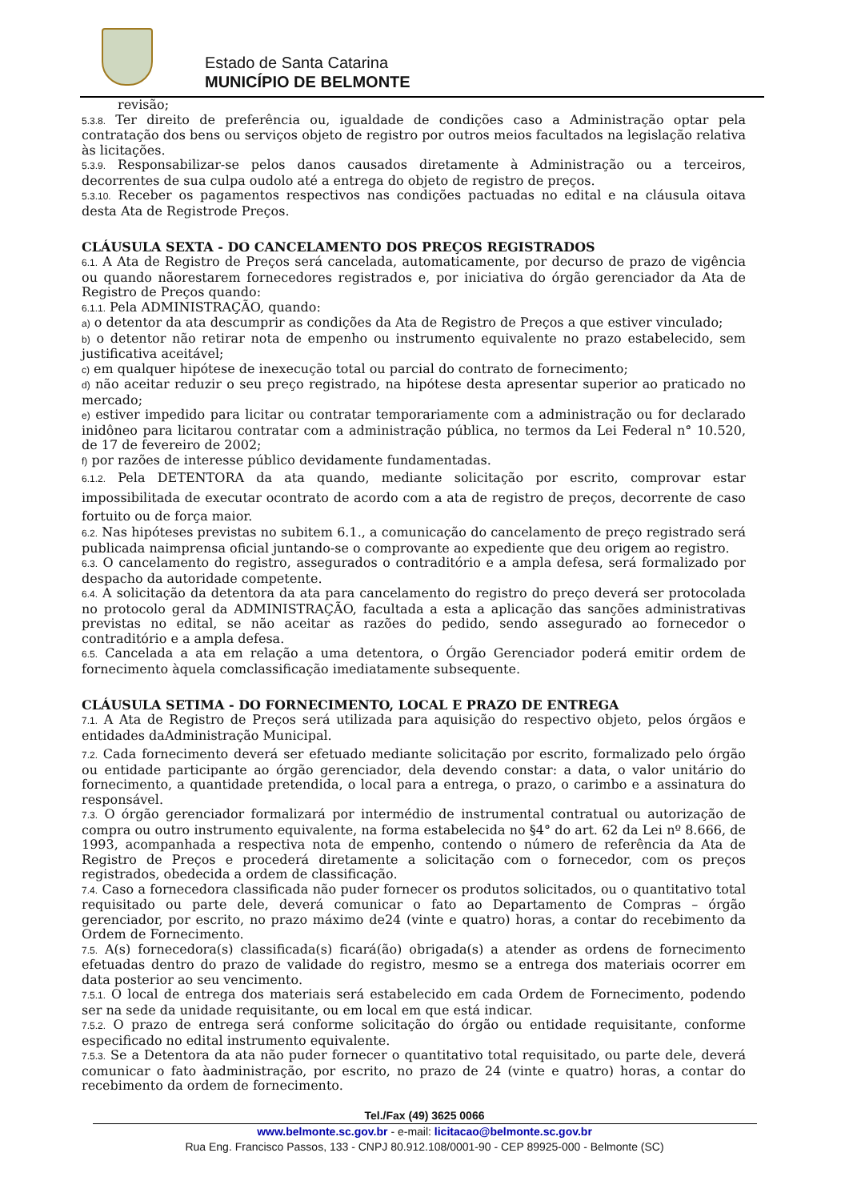Estado de Santa Catarina
MUNICÍPIO DE BELMONTE
revisão;
5.3.8. Ter direito de preferência ou, igualdade de condições caso a Administração optar pela contratação dos bens ou serviços objeto de registro por outros meios facultados na legislação relativa às licitações.
5.3.9. Responsabilizar-se pelos danos causados diretamente à Administração ou a terceiros, decorrentes de sua culpa oudolo até a entrega do objeto de registro de preços.
5.3.10. Receber os pagamentos respectivos nas condições pactuadas no edital e na cláusula oitava desta Ata de Registrode Preços.
CLÁUSULA SEXTA - DO CANCELAMENTO DOS PREÇOS REGISTRADOS
6.1. A Ata de Registro de Preços será cancelada, automaticamente, por decurso de prazo de vigência ou quando nãorestarem fornecedores registrados e, por iniciativa do órgão gerenciador da Ata de Registro de Preços quando:
6.1.1. Pela ADMINISTRAÇÃO, quando:
a) o detentor da ata descumprir as condições da Ata de Registro de Preços a que estiver vinculado;
b) o detentor não retirar nota de empenho ou instrumento equivalente no prazo estabelecido, sem justificativa aceitável;
c) em qualquer hipótese de inexecução total ou parcial do contrato de fornecimento;
d) não aceitar reduzir o seu preço registrado, na hipótese desta apresentar superior ao praticado no mercado;
e) estiver impedido para licitar ou contratar temporariamente com a administração ou for declarado inidôneo para licitarou contratar com a administração pública, no termos da Lei Federal n° 10.520, de 17 de fevereiro de 2002;
f) por razões de interesse público devidamente fundamentadas.
6.1.2. Pela DETENTORA da ata quando, mediante solicitação por escrito, comprovar estar impossibilitada de executar ocontrato de acordo com a ata de registro de preços, decorrente de caso fortuito ou de força maior.
6.2. Nas hipóteses previstas no subitem 6.1., a comunicação do cancelamento de preço registrado será publicada naimprensa oficial juntando-se o comprovante ao expediente que deu origem ao registro.
6.3. O cancelamento do registro, assegurados o contraditório e a ampla defesa, será formalizado por despacho da autoridade competente.
6.4. A solicitação da detentora da ata para cancelamento do registro do preço deverá ser protocolada no protocolo geral da ADMINISTRAÇÃO, facultada a esta a aplicação das sanções administrativas previstas no edital, se não aceitar as razões do pedido, sendo assegurado ao fornecedor o contraditório e a ampla defesa.
6.5. Cancelada a ata em relação a uma detentora, o Órgão Gerenciador poderá emitir ordem de fornecimento àquela comclassificação imediatamente subsequente.
CLÁUSULA SETIMA - DO FORNECIMENTO, LOCAL E PRAZO DE ENTREGA
7.1. A Ata de Registro de Preços será utilizada para aquisição do respectivo objeto, pelos órgãos e entidades daAdministração Municipal.
7.2. Cada fornecimento deverá ser efetuado mediante solicitação por escrito, formalizado pelo órgão ou entidade participante ao órgão gerenciador, dela devendo constar: a data, o valor unitário do fornecimento, a quantidade pretendida, o local para a entrega, o prazo, o carimbo e a assinatura do responsável.
7.3. O órgão gerenciador formalizará por intermédio de instrumental contratual ou autorização de compra ou outro instrumento equivalente, na forma estabelecida no §4° do art. 62 da Lei nº 8.666, de 1993, acompanhada a respectiva nota de empenho, contendo o número de referência da Ata de Registro de Preços e procederá diretamente a solicitação com o fornecedor, com os preços registrados, obedecida a ordem de classificação.
7.4. Caso a fornecedora classificada não puder fornecer os produtos solicitados, ou o quantitativo total requisitado ou parte dele, deverá comunicar o fato ao Departamento de Compras – órgão gerenciador, por escrito, no prazo máximo de24 (vinte e quatro) horas, a contar do recebimento da Ordem de Fornecimento.
7.5. A(s) fornecedora(s) classificada(s) ficará(ão) obrigada(s) a atender as ordens de fornecimento efetuadas dentro do prazo de validade do registro, mesmo se a entrega dos materiais ocorrer em data posterior ao seu vencimento.
7.5.1. O local de entrega dos materiais será estabelecido em cada Ordem de Fornecimento, podendo ser na sede da unidade requisitante, ou em local em que está indicar.
7.5.2. O prazo de entrega será conforme solicitação do órgão ou entidade requisitante, conforme especificado no edital instrumento equivalente.
7.5.3. Se a Detentora da ata não puder fornecer o quantitativo total requisitado, ou parte dele, deverá comunicar o fato àadministração, por escrito, no prazo de 24 (vinte e quatro) horas, a contar do recebimento da ordem de fornecimento.
Tel./Fax (49) 3625 0066
www.belmonte.sc.gov.br - e-mail: licitacao@belmonte.sc.gov.br
Rua Eng. Francisco Passos, 133 - CNPJ 80.912.108/0001-90 - CEP 89925-000 - Belmonte (SC)